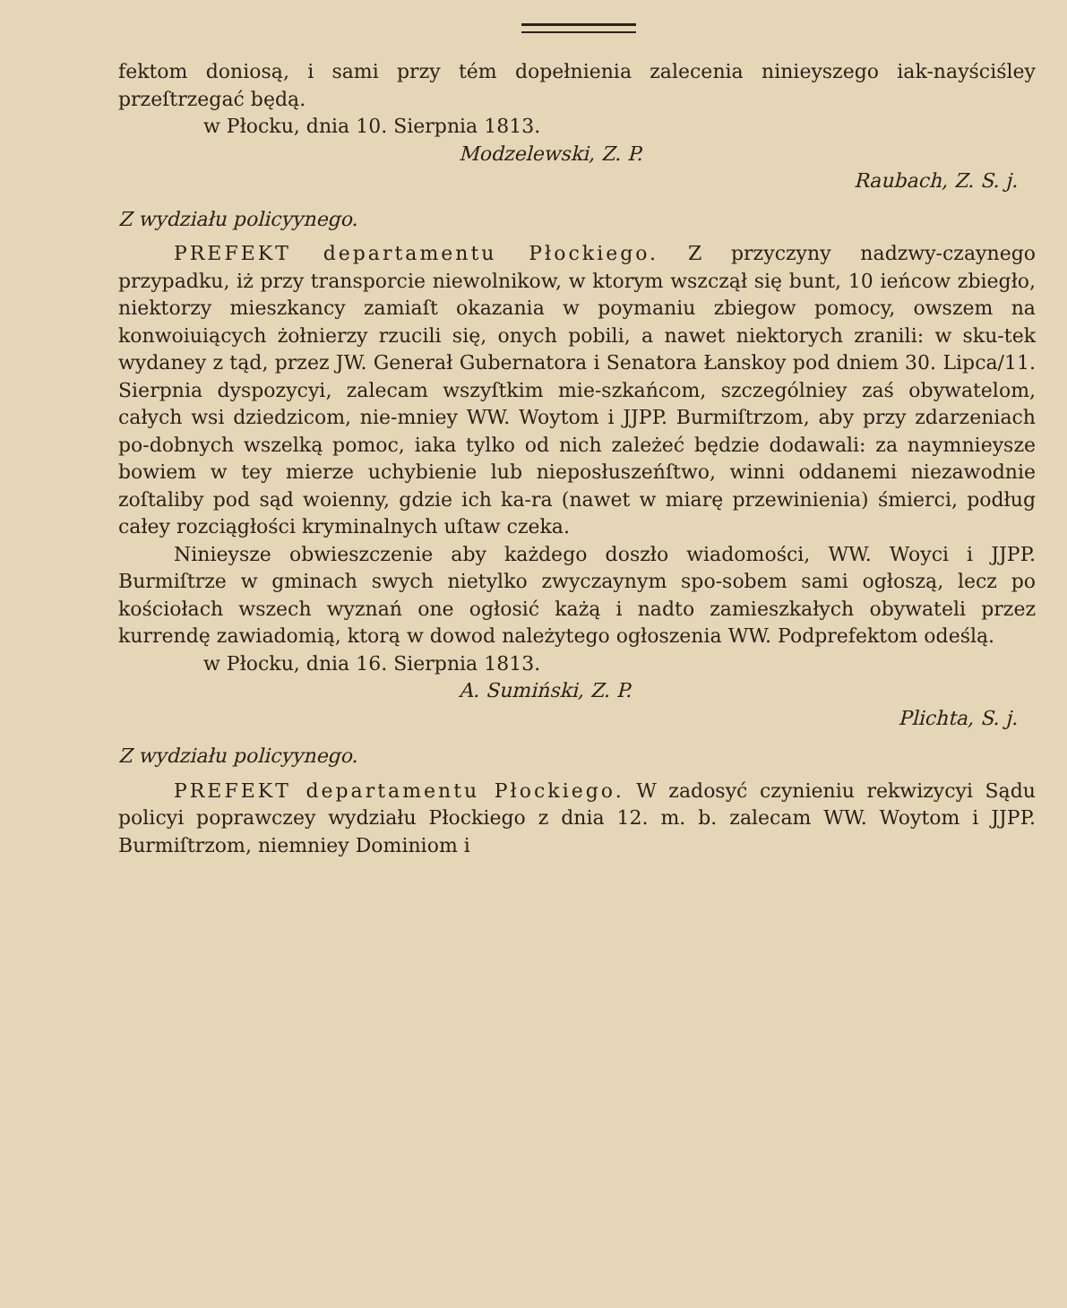fektom doniosą, i sami przy tém dopełnienia zalecenia ninieyszego iak-nayściśley przeſtrzegać będą.
w Płocku, dnia 10. Sierpnia 1813.
Modzelewski, Z. P.
Raubach, Z. S. j.
Z wydziału policyynego.
PREFEKT departamentu Płockiego. Z przyczyny nadzwy-czaynego przypadku, iż przy transporcie niewolnikow, w ktorym wszczął się bunt, 10 ieńcow zbiegło, niektorzy mieszkancy zamiaſt okazania w poymaniu zbiegow pomocy, owszem na konwoiuiących żołnierzy rzucili się, onych pobili, a nawet niektorych zranili: w sku-tek wydaney z tąd, przez JW. Generał Gubernatora i Senatora Łanskoy pod dniem 30. Lipca/11. Sierpnia dyspozycyi, zalecam wszyſtkim mie-szkańcom, szczególniey zaś obywatelom, całych wsi dziedzicom, nie-mniey WW. Woytom i JJPP. Burmiſtrzom, aby przy zdarzeniach po-dobnych wszelką pomoc, iaka tylko od nich zależeć będzie dodawali: za naymnieysze bowiem w tey mierze uchybienie lub nieposłuszeńſtwo, winni oddanemi niezawodnie zoſtaliby pod sąd woienny, gdzie ich ka-ra (nawet w miarę przewinienia) śmierci, podług całey rozciągłości kryminalnych uſtaw czeka.
Ninieysze obwieszczenie aby każdego doszło wiadomości, WW. Woyci i JJPP. Burmiſtrze w gminach swych nietylko zwyczaynym spo-sobem sami ogłoszą, lecz po kościołach wszech wyznań one ogłosić każą i nadto zamieszkałych obywateli przez kurrendę zawiadomią, ktorą w dowod należytego ogłoszenia WW. Podprefektom odeślą.
w Płocku, dnia 16. Sierpnia 1813.
A. Sumiński, Z. P.
Plichta, S. j.
Z wydziału policyynego.
PREFEKT departamentu Płockiego. W zadosyć czynieniu rekwizycyi Sądu policyi poprawczey wydziału Płockiego z dnia 12. m. b. zalecam WW. Woytom i JJPP. Burmiſtrzom, niemniey Dominiom i